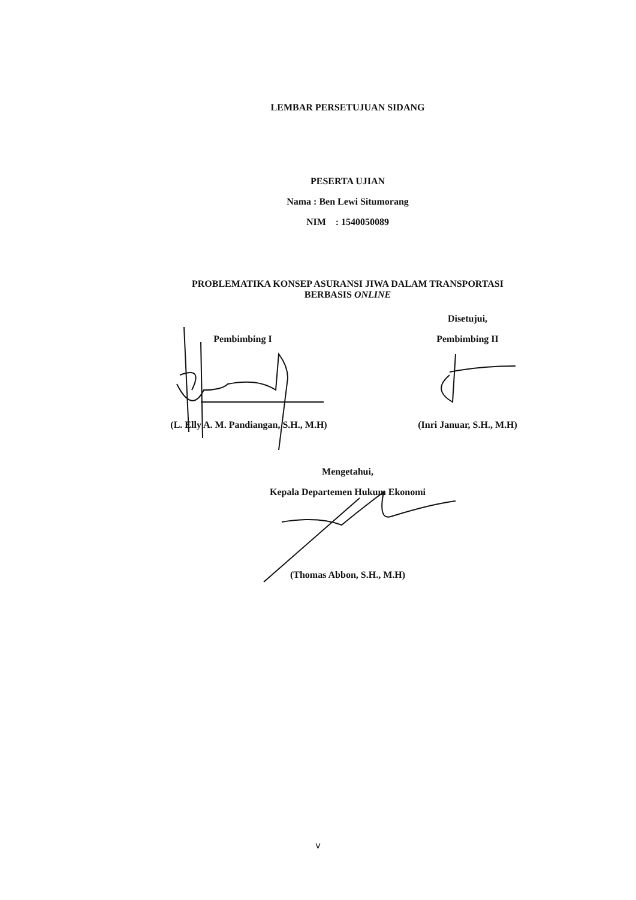LEMBAR PERSETUJUAN SIDANG
PESERTA UJIAN
Nama : Ben Lewi Situmorang
NIM : 1540050089
PROBLEMATIKA KONSEP ASURANSI JIWA DALAM TRANSPORTASI
BERBASIS ONLINE
Pembimbing I
(L. Elly A. M. Pandiangan, S.H., M.H)
Disetujui,
Pembimbing II
(Inri Januar, S.H., M.H)
Mengetahui,
Kepala Departemen Hukum Ekonomi
(Thomas Abbon, S.H., M.H)
v